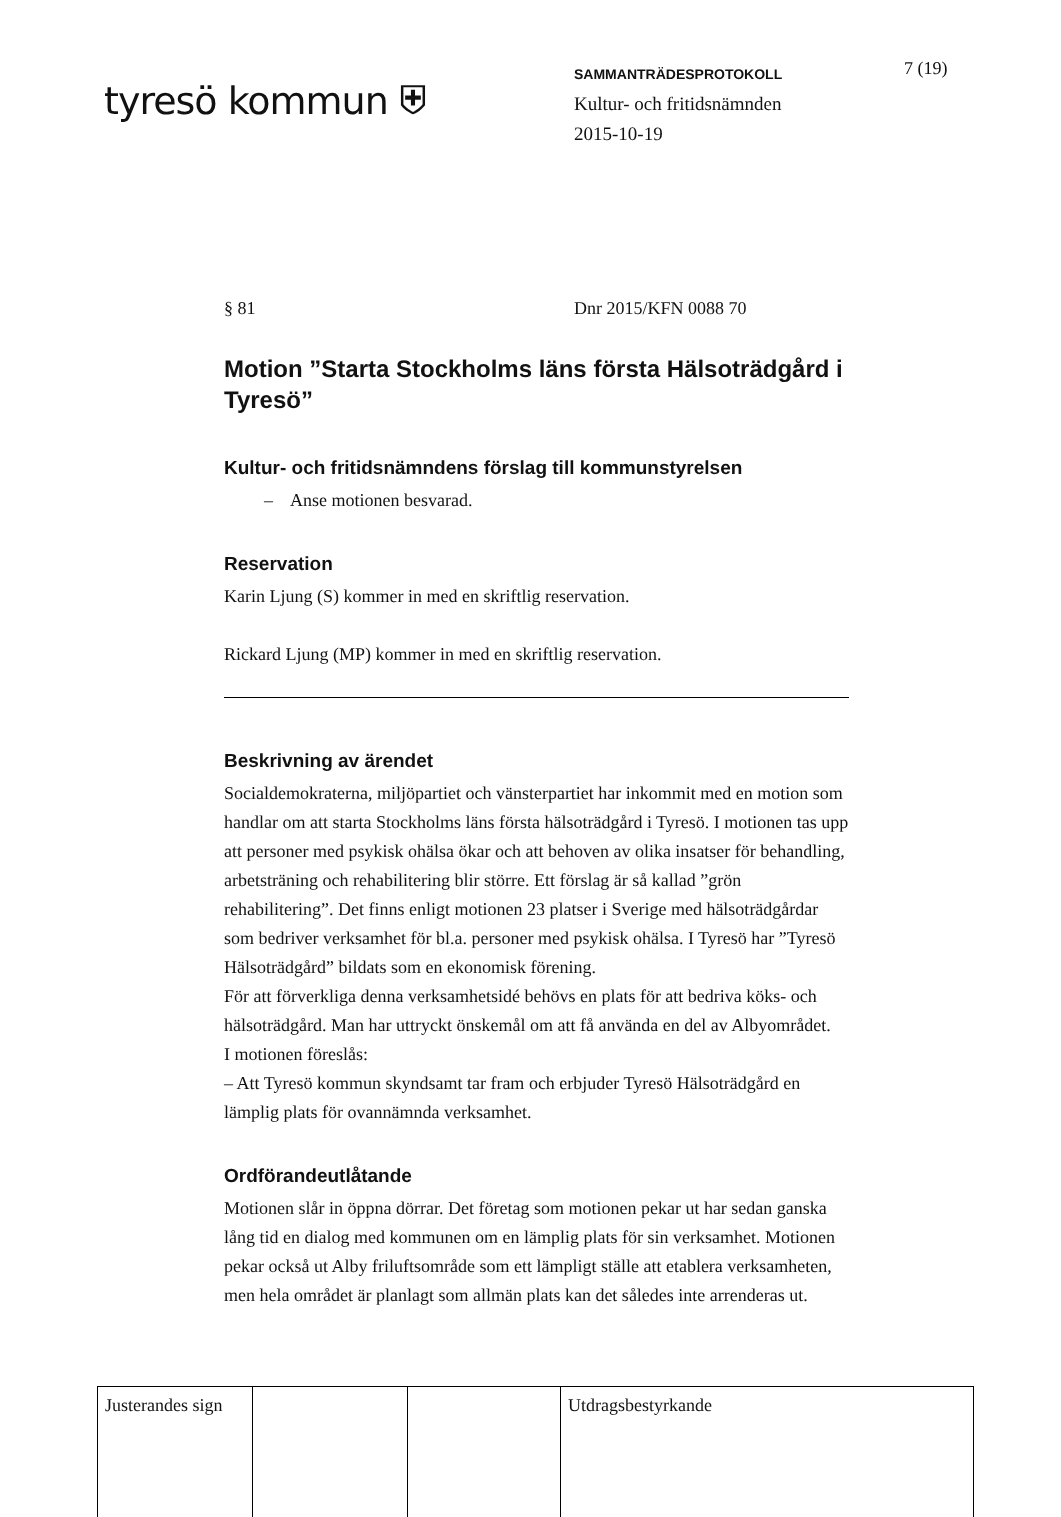tyresö kommun ⛨
SAMMANTRÄDESPROTOKOLL
Kultur- och fritidsnämnden
2015-10-19
7 (19)
§ 81 Dnr 2015/KFN 0088 70
Motion ”Starta Stockholms läns första Hälsoträdgård i Tyresö”
Kultur- och fritidsnämndens förslag till kommunstyrelsen
– Anse motionen besvarad.
Reservation
Karin Ljung (S) kommer in med en skriftlig reservation.
Rickard Ljung (MP) kommer in med en skriftlig reservation.
Beskrivning av ärendet
Socialdemokraterna, miljöpartiet och vänsterpartiet har inkommit med en motion som handlar om att starta Stockholms läns första hälsoträdgård i Tyresö. I motionen tas upp att personer med psykisk ohälsa ökar och att behoven av olika insatser för behandling, arbetsträning och rehabilitering blir större. Ett förslag är så kallad ”grön rehabilitering”. Det finns enligt motionen 23 platser i Sverige med hälsoträdgårdar som bedriver verksamhet för bl.a. personer med psykisk ohälsa. I Tyresö har ”Tyresö Hälsoträdgård” bildats som en ekonomisk förening.
För att förverkliga denna verksamhetsidé behövs en plats för att bedriva köks- och hälsoträdgård. Man har uttryckt önskemål om att få använda en del av Albyområdet.
I motionen föreslås:
– Att Tyresö kommun skyndsamt tar fram och erbjuder Tyresö Hälsoträdgård en lämplig plats för ovannämnda verksamhet.
Ordförandeutlåtande
Motionen slår in öppna dörrar. Det företag som motionen pekar ut har sedan ganska lång tid en dialog med kommunen om en lämplig plats för sin verksamhet. Motionen pekar också ut Alby friluftsområde som ett lämpligt ställe att etablera verksamheten, men hela området är planlagt som allmän plats kan det således inte arrenderas ut.
| Justerandes sign | | | Utdragsbestyrkande |